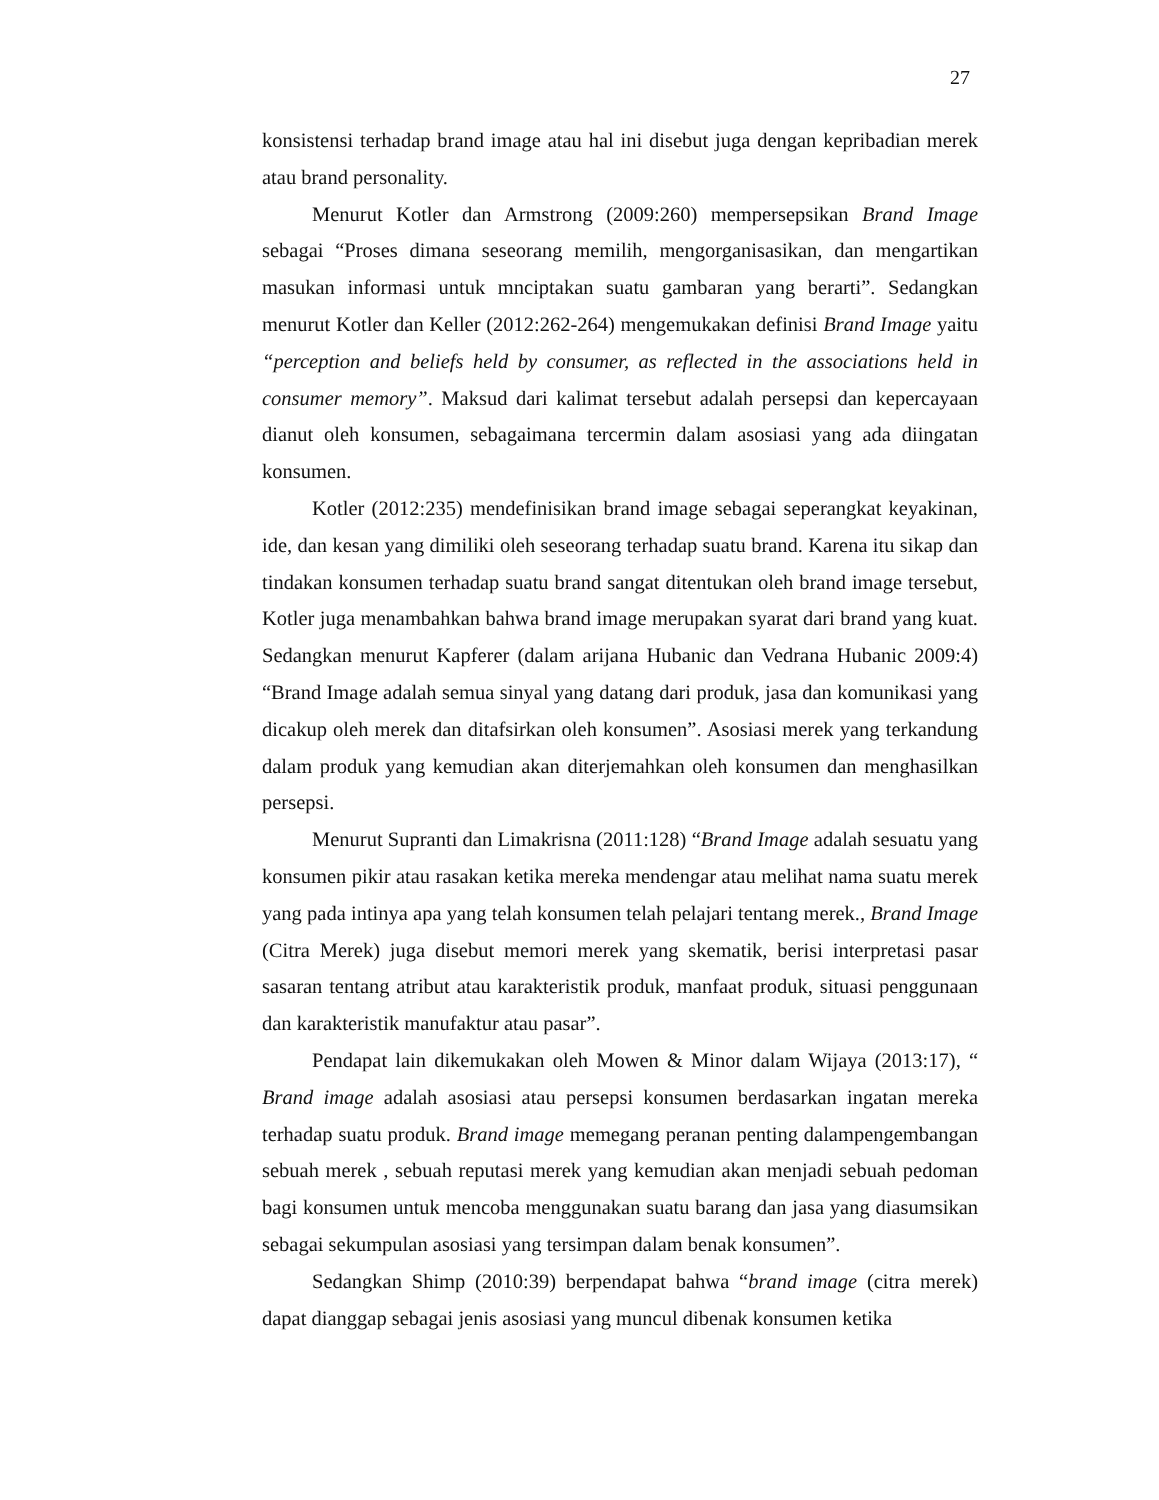27
konsistensi terhadap brand image atau hal ini disebut juga dengan kepribadian merek atau brand personality.
Menurut Kotler dan Armstrong (2009:260) mempersepsikan Brand Image sebagai “Proses dimana seseorang memilih, mengorganisasikan, dan mengartikan masukan informasi untuk mnciptakan suatu gambaran yang berarti”. Sedangkan menurut Kotler dan Keller (2012:262-264) mengemukakan definisi Brand Image yaitu “perception and beliefs held by consumer, as reflected in the associations held in consumer memory”. Maksud dari kalimat tersebut adalah persepsi dan kepercayaan dianut oleh konsumen, sebagaimana tercermin dalam asosiasi yang ada diingatan konsumen.
Kotler (2012:235) mendefinisikan brand image sebagai seperangkat keyakinan, ide, dan kesan yang dimiliki oleh seseorang terhadap suatu brand. Karena itu sikap dan tindakan konsumen terhadap suatu brand sangat ditentukan oleh brand image tersebut, Kotler juga menambahkan bahwa brand image merupakan syarat dari brand yang kuat. Sedangkan menurut Kapferer (dalam arijana Hubanic dan Vedrana Hubanic 2009:4) “Brand Image adalah semua sinyal yang datang dari produk, jasa dan komunikasi yang dicakup oleh merek dan ditafsirkan oleh konsumen”. Asosiasi merek yang terkandung dalam produk yang kemudian akan diterjemahkan oleh konsumen dan menghasilkan persepsi.
Menurut Supranti dan Limakrisna (2011:128) “Brand Image adalah sesuatu yang konsumen pikir atau rasakan ketika mereka mendengar atau melihat nama suatu merek yang pada intinya apa yang telah konsumen telah pelajari tentang merek., Brand Image (Citra Merek) juga disebut memori merek yang skematik, berisi interpretasi pasar sasaran tentang atribut atau karakteristik produk, manfaat produk, situasi penggunaan dan karakteristik manufaktur atau pasar”.
Pendapat lain dikemukakan oleh Mowen & Minor dalam Wijaya (2013:17), “ Brand image adalah asosiasi atau persepsi konsumen berdasarkan ingatan mereka terhadap suatu produk. Brand image memegang peranan penting dalampengembangan sebuah merek , sebuah reputasi merek yang kemudian akan menjadi sebuah pedoman bagi konsumen untuk mencoba menggunakan suatu barang dan jasa yang diasumsikan sebagai sekumpulan asosiasi yang tersimpan dalam benak konsumen”.
Sedangkan Shimp (2010:39) berpendapat bahwa “brand image (citra merek) dapat dianggap sebagai jenis asosiasi yang muncul dibenak konsumen ketika